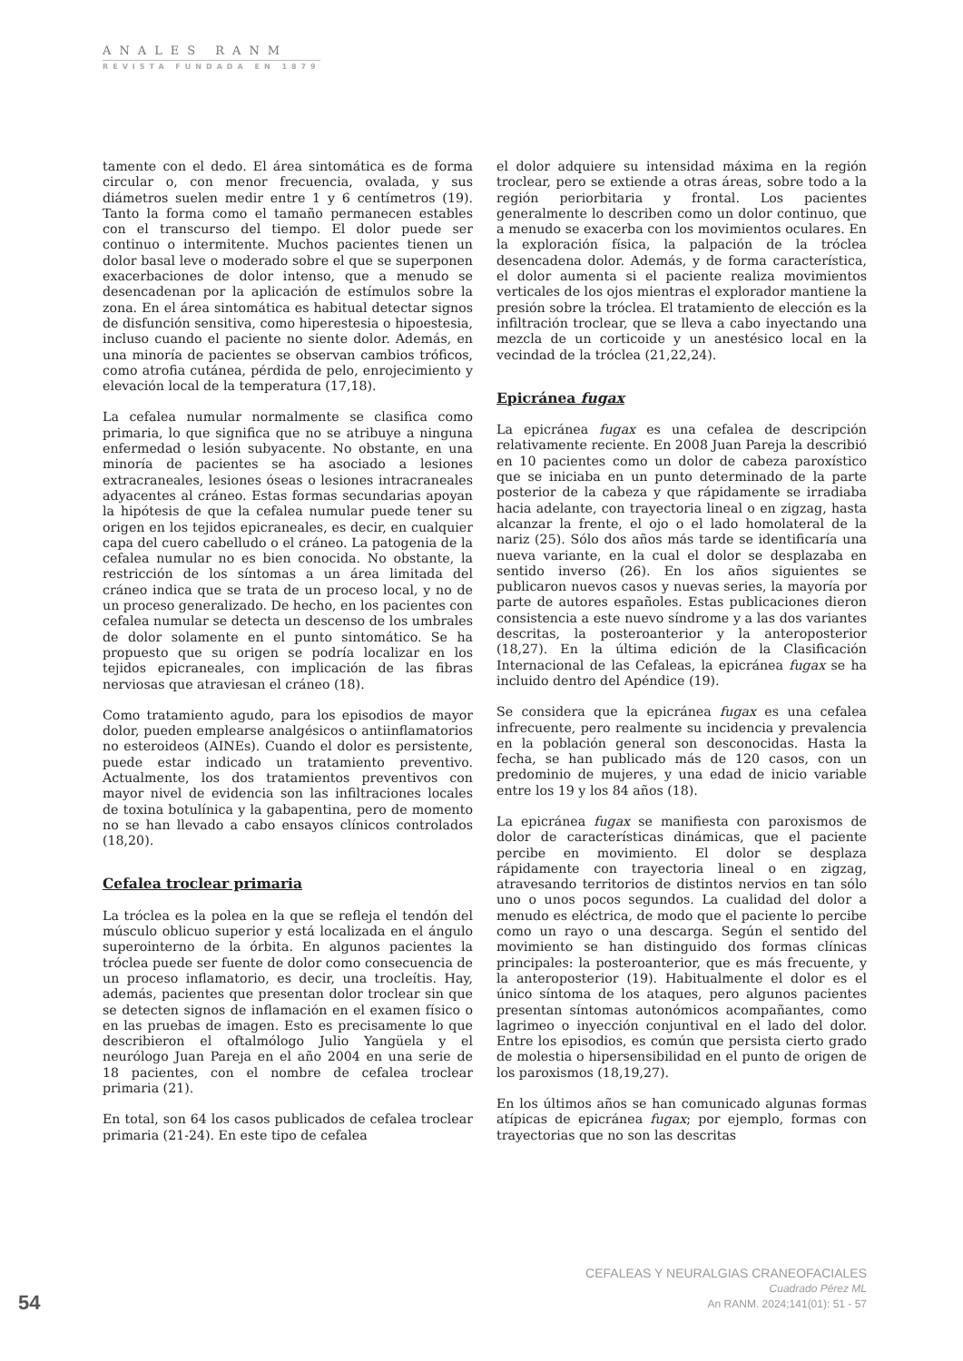ANALES RANM
REVISTA FUNDADA EN 1879
tamente con el dedo. El área sintomática es de forma circular o, con menor frecuencia, ovalada, y sus diámetros suelen medir entre 1 y 6 centímetros (19). Tanto la forma como el tamaño permanecen estables con el transcurso del tiempo. El dolor puede ser continuo o intermitente. Muchos pacientes tienen un dolor basal leve o moderado sobre el que se superponen exacerbaciones de dolor intenso, que a menudo se desencadenan por la aplicación de estímulos sobre la zona. En el área sintomática es habitual detectar signos de disfunción sensitiva, como hiperestesia o hipoestesia, incluso cuando el paciente no siente dolor. Además, en una minoría de pacientes se observan cambios tróficos, como atrofia cutánea, pérdida de pelo, enrojecimiento y elevación local de la temperatura (17,18).
La cefalea numular normalmente se clasifica como primaria, lo que significa que no se atribuye a ninguna enfermedad o lesión subyacente. No obstante, en una minoría de pacientes se ha asociado a lesiones extracraneales, lesiones óseas o lesiones intracraneales adyacentes al cráneo. Estas formas secundarias apoyan la hipótesis de que la cefalea numular puede tener su origen en los tejidos epicraneales, es decir, en cualquier capa del cuero cabelludo o el cráneo. La patogenia de la cefalea numular no es bien conocida. No obstante, la restricción de los síntomas a un área limitada del cráneo indica que se trata de un proceso local, y no de un proceso generalizado. De hecho, en los pacientes con cefalea numular se detecta un descenso de los umbrales de dolor solamente en el punto sintomático. Se ha propuesto que su origen se podría localizar en los tejidos epicraneales, con implicación de las fibras nerviosas que atraviesan el cráneo (18).
Como tratamiento agudo, para los episodios de mayor dolor, pueden emplearse analgésicos o antiinflamatorios no esteroideos (AINEs). Cuando el dolor es persistente, puede estar indicado un tratamiento preventivo. Actualmente, los dos tratamientos preventivos con mayor nivel de evidencia son las infiltraciones locales de toxina botulínica y la gabapentina, pero de momento no se han llevado a cabo ensayos clínicos controlados (18,20).
Cefalea troclear primaria
La tróclea es la polea en la que se refleja el tendón del músculo oblicuo superior y está localizada en el ángulo superointerno de la órbita. En algunos pacientes la tróclea puede ser fuente de dolor como consecuencia de un proceso inflamatorio, es decir, una trocleítis. Hay, además, pacientes que presentan dolor troclear sin que se detecten signos de inflamación en el examen físico o en las pruebas de imagen. Esto es precisamente lo que describieron el oftalmólogo Julio Yangüela y el neurólogo Juan Pareja en el año 2004 en una serie de 18 pacientes, con el nombre de cefalea troclear primaria (21).
En total, son 64 los casos publicados de cefalea troclear primaria (21-24). En este tipo de cefalea
el dolor adquiere su intensidad máxima en la región troclear, pero se extiende a otras áreas, sobre todo a la región periorbitaria y frontal. Los pacientes generalmente lo describen como un dolor continuo, que a menudo se exacerba con los movimientos oculares. En la exploración física, la palpación de la tróclea desencadena dolor. Además, y de forma característica, el dolor aumenta si el paciente realiza movimientos verticales de los ojos mientras el explorador mantiene la presión sobre la tróclea. El tratamiento de elección es la infiltración troclear, que se lleva a cabo inyectando una mezcla de un corticoide y un anestésico local en la vecindad de la tróclea (21,22,24).
Epicránea fugax
La epicránea fugax es una cefalea de descripción relativamente reciente. En 2008 Juan Pareja la describió en 10 pacientes como un dolor de cabeza paroxístico que se iniciaba en un punto determinado de la parte posterior de la cabeza y que rápidamente se irradiaba hacia adelante, con trayectoria lineal o en zigzag, hasta alcanzar la frente, el ojo o el lado homolateral de la nariz (25). Sólo dos años más tarde se identificaría una nueva variante, en la cual el dolor se desplazaba en sentido inverso (26). En los años siguientes se publicaron nuevos casos y nuevas series, la mayoría por parte de autores españoles. Estas publicaciones dieron consistencia a este nuevo síndrome y a las dos variantes descritas, la posteroanterior y la anteroposterior (18,27). En la última edición de la Clasificación Internacional de las Cefaleas, la epicránea fugax se ha incluido dentro del Apéndice (19).
Se considera que la epicránea fugax es una cefalea infrecuente, pero realmente su incidencia y prevalencia en la población general son desconocidas. Hasta la fecha, se han publicado más de 120 casos, con un predominio de mujeres, y una edad de inicio variable entre los 19 y los 84 años (18).
La epicránea fugax se manifiesta con paroxismos de dolor de características dinámicas, que el paciente percibe en movimiento. El dolor se desplaza rápidamente con trayectoria lineal o en zigzag, atravesando territorios de distintos nervios en tan sólo uno o unos pocos segundos. La cualidad del dolor a menudo es eléctrica, de modo que el paciente lo percibe como un rayo o una descarga. Según el sentido del movimiento se han distinguido dos formas clínicas principales: la posteroanterior, que es más frecuente, y la anteroposterior (19). Habitualmente el dolor es el único síntoma de los ataques, pero algunos pacientes presentan síntomas autonómicos acompañantes, como lagrimeo o inyección conjuntival en el lado del dolor. Entre los episodios, es común que persista cierto grado de molestia o hipersensibilidad en el punto de origen de los paroxismos (18,19,27).
En los últimos años se han comunicado algunas formas atípicas de epicránea fugax; por ejemplo, formas con trayectorias que no son las descritas
CEFALEAS Y NEURALGIAS CRANEOFACIALES
Cuadrado Pérez ML
An RANM. 2024;141(01): 51 - 57
54